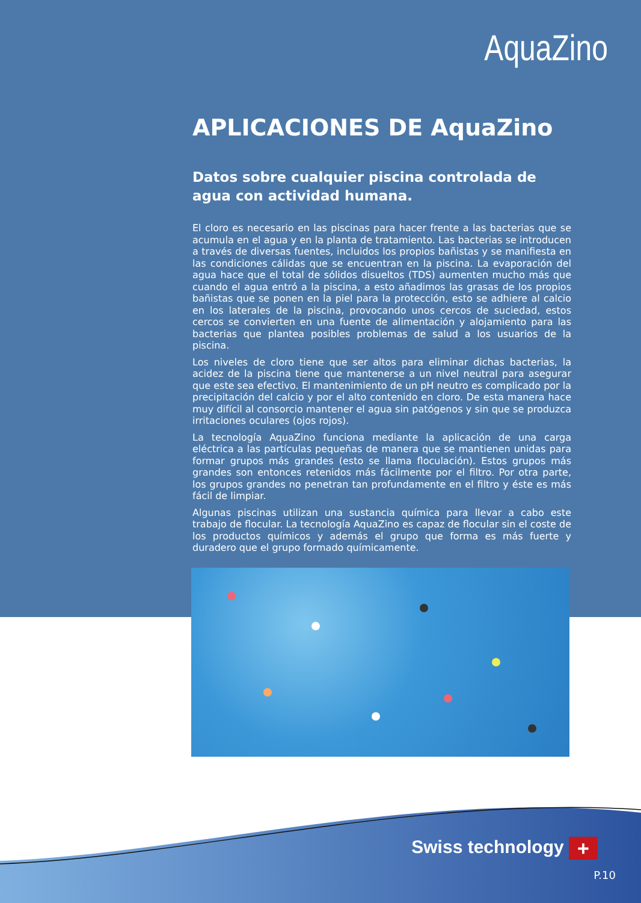AquaZino
APLICACIONES DE AquaZino
Datos sobre cualquier piscina controlada de agua con actividad humana.
El cloro es necesario en las piscinas para hacer frente a las bacterias que se acumula en el agua y en la planta de tratamiento. Las bacterias se introducen a través de diversas fuentes, incluidos los propios bañistas y se manifiesta en las condiciones cálidas que se encuentran en la piscina. La evaporación del agua hace que el total de sólidos disueltos (TDS) aumenten mucho más que cuando el agua entró a la piscina, a esto añadimos las grasas de los propios bañistas que se ponen en la piel para la protección, esto se adhiere al calcio en los laterales de la piscina, provocando unos cercos de suciedad, estos cercos se convierten en una fuente de alimentación y alojamiento para las bacterias que plantea posibles problemas de salud a los usuarios de la piscina.
Los niveles de cloro tiene que ser altos para eliminar dichas bacterias, la acidez de la piscina tiene que mantenerse a un nivel neutral para asegurar que este sea efectivo. El mantenimiento de un pH neutro es complicado por la precipitación del calcio y por el alto contenido en cloro. De esta manera hace muy difícil al consorcio mantener el agua sin patógenos y sin que se produzca irritaciones oculares (ojos rojos).
La tecnología AquaZino funciona mediante la aplicación de una carga eléctrica a las partículas pequeñas de manera que se mantienen unidas para formar grupos más grandes (esto se llama floculación). Estos grupos más grandes son entonces retenidos más fácilmente por el filtro. Por otra parte, los grupos grandes no penetran tan profundamente en el filtro y éste es más fácil de limpiar.
Algunas piscinas utilizan una sustancia química para llevar a cabo este trabajo de flocular. La tecnología AquaZino es capaz de flocular sin el coste de los productos químicos y además el grupo que forma es más fuerte y duradero que el grupo formado químicamente.
Swiss technology +
P.10